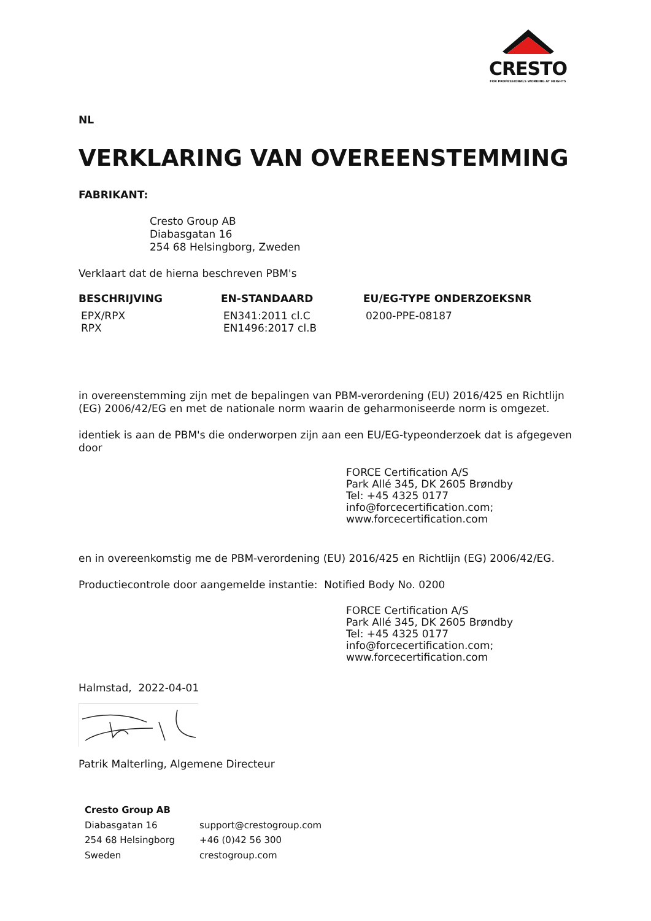CRESTO
FOR PROFESSIONALS WORKING AT HEIGHTS
NL
VERKLARING VAN OVEREENSTEMMING
FABRIKANT:
Cresto Group AB
Diabasgatan 16
254 68 Helsingborg, Zweden
Verklaart dat de hierna beschreven PBM's
| BESCHRIJVING | EN-STANDAARD | EU/EG-TYPE ONDERZOEKSNR |
| --- | --- | --- |
| EPX/RPX RPX | EN341:2011 cl.C EN1496:2017 cl.B | 0200-PPE-08187 |
in overeenstemming zijn met de bepalingen van PBM-verordening (EU) 2016/425 en Richtlijn (EG) 2006/42/EG en met de nationale norm waarin de geharmoniseerde norm is omgezet.
identiek is aan de PBM's die onderworpen zijn aan een EU/EG-typeonderzoek dat is afgegeven door
FORCE Certification A/S
Park Allé 345, DK 2605 Brøndby
Tel: +45 4325 0177
info@forcecertification.com;
www.forcecertification.com
en in overeenkomstig me de PBM-verordening (EU) 2016/425 en Richtlijn (EG) 2006/42/EG.
Productiecontrole door aangemelde instantie: Notified Body No. 0200
FORCE Certification A/S
Park Allé 345, DK 2605 Brøndby
Tel: +45 4325 0177
info@forcecertification.com;
www.forcecertification.com
Halmstad, 2022-04-01
Patrik Malterling, Algemene Directeur
| Cresto Group AB | |
| Diabasgatan 16 | support@crestogroup.com |
| 254 68 Helsingborg | +46 (0)42 56 300 |
| Sweden | crestogroup.com |